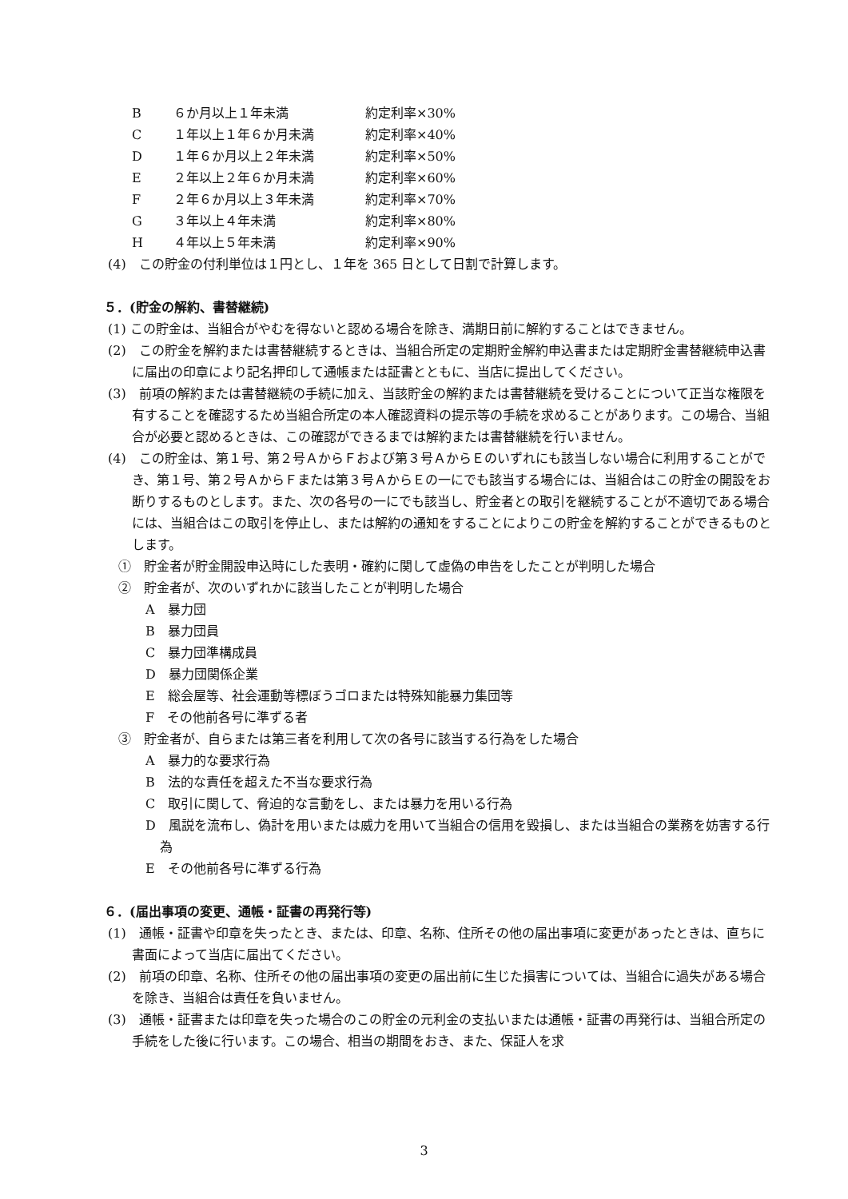B ６か月以上１年未満 約定利率×30%
C １年以上１年６か月未満 約定利率×40%
D １年６か月以上２年未満 約定利率×50%
E ２年以上２年６か月未満 約定利率×60%
F ２年６か月以上３年未満 約定利率×70%
G ３年以上４年未満 約定利率×80%
H ４年以上５年未満 約定利率×90%
(4)　この貯金の付利単位は１円とし、１年を 365 日として日割で計算します。
５．(貯金の解約、書替継続)
(1) この貯金は、当組合がやむを得ないと認める場合を除き、満期日前に解約することはできません。
(2)　この貯金を解約または書替継続するときは、当組合所定の定期貯金解約申込書または定期貯金書替継続申込書に届出の印章により記名押印して通帳または証書とともに、当店に提出してください。
(3)　前項の解約または書替継続の手続に加え、当該貯金の解約または書替継続を受けることについて正当な権限を有することを確認するため当組合所定の本人確認資料の提示等の手続を求めることがあります。この場合、当組合が必要と認めるときは、この確認ができるまでは解約または書替継続を行いません。
(4)　この貯金は、第１号、第２号ＡからＦおよび第３号ＡからＥのいずれにも該当しない場合に利用することができ、第１号、第２号ＡからＦまたは第３号ＡからＥの一にでも該当する場合には、当組合はこの貯金の開設をお断りするものとします。また、次の各号の一にでも該当し、貯金者との取引を継続することが不適切である場合には、当組合はこの取引を停止し、または解約の通知をすることによりこの貯金を解約することができるものとします。
①　貯金者が貯金開設申込時にした表明・確約に関して虚偽の申告をしたことが判明した場合
②　貯金者が、次のいずれかに該当したことが判明した場合
A　暴力団
B　暴力団員
C　暴力団準構成員
D　暴力団関係企業
E　総会屋等、社会運動等標ぼうゴロまたは特殊知能暴力集団等
F　その他前各号に準ずる者
③　貯金者が、自らまたは第三者を利用して次の各号に該当する行為をした場合
A　暴力的な要求行為
B　法的な責任を超えた不当な要求行為
C　取引に関して、脅迫的な言動をし、または暴力を用いる行為
D　風説を流布し、偽計を用いまたは威力を用いて当組合の信用を毀損し、または当組合の業務を妨害する行為
E　その他前各号に準ずる行為
６．(届出事項の変更、通帳・証書の再発行等)
(1)　通帳・証書や印章を失ったとき、または、印章、名称、住所その他の届出事項に変更があったときは、直ちに書面によって当店に届出てください。
(2)　前項の印章、名称、住所その他の届出事項の変更の届出前に生じた損害については、当組合に過失がある場合を除き、当組合は責任を負いません。
(3)　通帳・証書または印章を失った場合のこの貯金の元利金の支払いまたは通帳・証書の再発行は、当組合所定の手続をした後に行います。この場合、相当の期間をおき、また、保証人を求
3